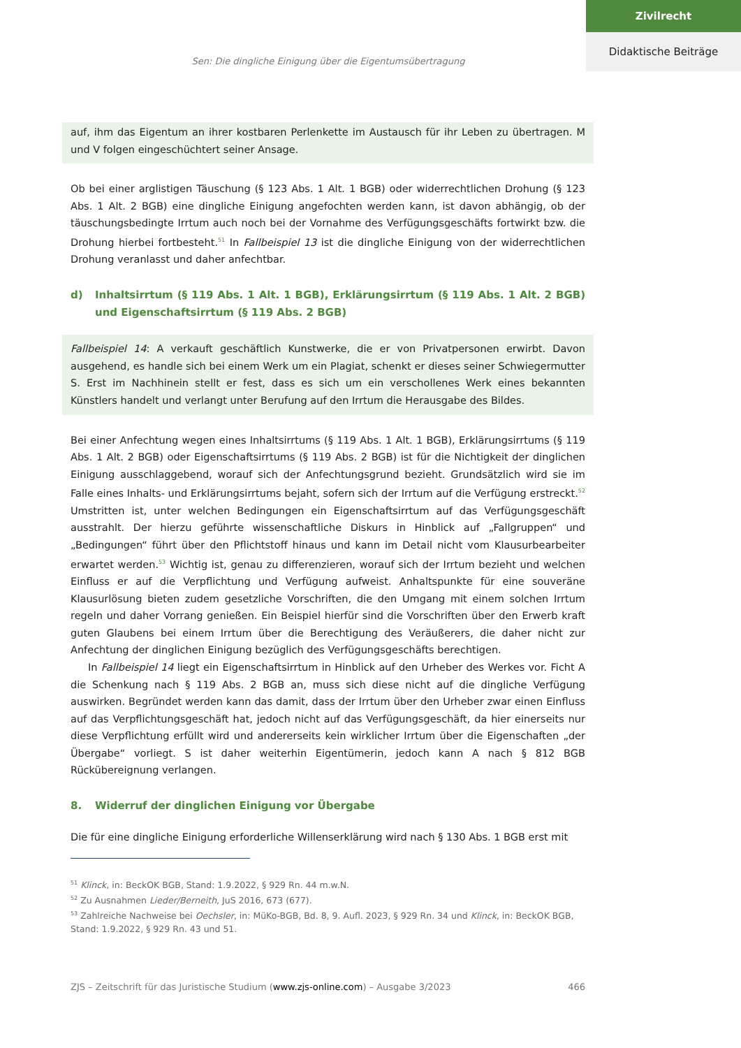Zivilrecht
Didaktische Beiträge
Sen: Die dingliche Einigung über die Eigentumsübertragung
auf, ihm das Eigentum an ihrer kostbaren Perlenkette im Austausch für ihr Leben zu übertragen. M und V folgen eingeschüchtert seiner Ansage.
Ob bei einer arglistigen Täuschung (§ 123 Abs. 1 Alt. 1 BGB) oder widerrechtlichen Drohung (§ 123 Abs. 1 Alt. 2 BGB) eine dingliche Einigung angefochten werden kann, ist davon abhängig, ob der täuschungsbedingte Irrtum auch noch bei der Vornahme des Verfügungsgeschäfts fortwirkt bzw. die Drohung hierbei fortbesteht.<sup>51</sup> In Fallbeispiel 13 ist die dingliche Einigung von der widerrechtlichen Drohung veranlasst und daher anfechtbar.
d) Inhaltsirrtum (§ 119 Abs. 1 Alt. 1 BGB), Erklärungsirrtum (§ 119 Abs. 1 Alt. 2 BGB) und Eigenschaftsirrtum (§ 119 Abs. 2 BGB)
Fallbeispiel 14: A verkauft geschäftlich Kunstwerke, die er von Privatpersonen erwirbt. Davon ausgehend, es handle sich bei einem Werk um ein Plagiat, schenkt er dieses seiner Schwiegermutter S. Erst im Nachhinein stellt er fest, dass es sich um ein verschollenes Werk eines bekannten Künstlers handelt und verlangt unter Berufung auf den Irrtum die Herausgabe des Bildes.
Bei einer Anfechtung wegen eines Inhaltsirrtums (§ 119 Abs. 1 Alt. 1 BGB), Erklärungsirrtums (§ 119 Abs. 1 Alt. 2 BGB) oder Eigenschaftsirrtums (§ 119 Abs. 2 BGB) ist für die Nichtigkeit der dinglichen Einigung ausschlaggebend, worauf sich der Anfechtungsgrund bezieht. Grundsätzlich wird sie im Falle eines Inhalts- und Erklärungsirrtums bejaht, sofern sich der Irrtum auf die Verfügung erstreckt.<sup>52</sup> Umstritten ist, unter welchen Bedingungen ein Eigenschaftsirrtum auf das Verfügungsgeschäft ausstrahlt. Der hierzu geführte wissenschaftliche Diskurs in Hinblick auf „Fallgruppen“ und „Bedingungen“ führt über den Pflichtstoff hinaus und kann im Detail nicht vom Klausurbearbeiter erwartet werden.<sup>53</sup> Wichtig ist, genau zu differenzieren, worauf sich der Irrtum bezieht und welchen Einfluss er auf die Verpflichtung und Verfügung aufweist. Anhaltspunkte für eine souveräne Klausurlösung bieten zudem gesetzliche Vorschriften, die den Umgang mit einem solchen Irrtum regeln und daher Vorrang genießen. Ein Beispiel hierfür sind die Vorschriften über den Erwerb kraft guten Glaubens bei einem Irrtum über die Berechtigung des Veräußerers, die daher nicht zur Anfechtung der dinglichen Einigung bezüglich des Verfügungsgeschäfts berechtigen.
In Fallbeispiel 14 liegt ein Eigenschaftsirrtum in Hinblick auf den Urheber des Werkes vor. Ficht A die Schenkung nach § 119 Abs. 2 BGB an, muss sich diese nicht auf die dingliche Verfügung auswirken. Begründet werden kann das damit, dass der Irrtum über den Urheber zwar einen Einfluss auf das Verpflichtungsgeschäft hat, jedoch nicht auf das Verfügungsgeschäft, da hier einerseits nur diese Verpflichtung erfüllt wird und andererseits kein wirklicher Irrtum über die Eigenschaften „der Übergabe“ vorliegt. S ist daher weiterhin Eigentümerin, jedoch kann A nach § 812 BGB Rückübereignung verlangen.
8. Widerruf der dinglichen Einigung vor Übergabe
Die für eine dingliche Einigung erforderliche Willenserklärung wird nach § 130 Abs. 1 BGB erst mit
<sup>51</sup> Klinck, in: BeckOK BGB, Stand: 1.9.2022, § 929 Rn. 44 m.w.N.
<sup>52</sup> Zu Ausnahmen Lieder/Berneith, JuS 2016, 673 (677).
<sup>53</sup> Zahlreiche Nachweise bei Oechsler, in: MüKo-BGB, Bd. 8, 9. Aufl. 2023, § 929 Rn. 34 und Klinck, in: BeckOK BGB, Stand: 1.9.2022, § 929 Rn. 43 und 51.
ZJS – Zeitschrift für das Juristische Studium (www.zjs-online.com) – Ausgabe 3/2023 466